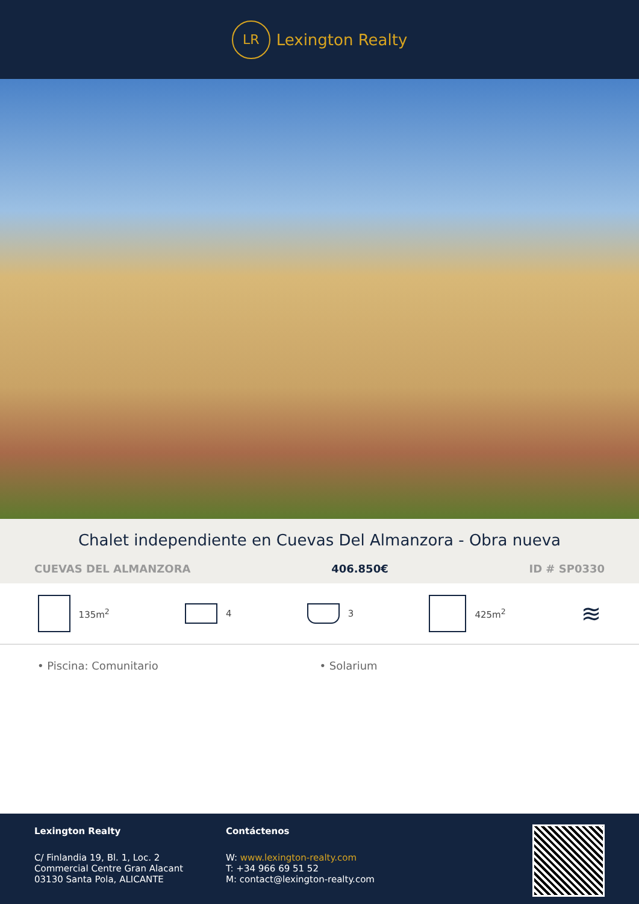LR
Lexington Realty
Chalet independiente en Cuevas Del Almanzora - Obra nueva
CUEVAS DEL ALMANZORA 406.850€ ID # SP0330
135m<sup>2</sup> 4 3 425m<sup>2</sup>
≋
• Piscina: Comunitario • Solarium
Lexington Realty
C/ Finlandia 19, Bl. 1, Loc. 2
Commercial Centre Gran Alacant
03130 Santa Pola, ALICANTE
Contáctenos
W: www.lexington-realty.com
T: +34 966 69 51 52
M: contact@lexington-realty.com